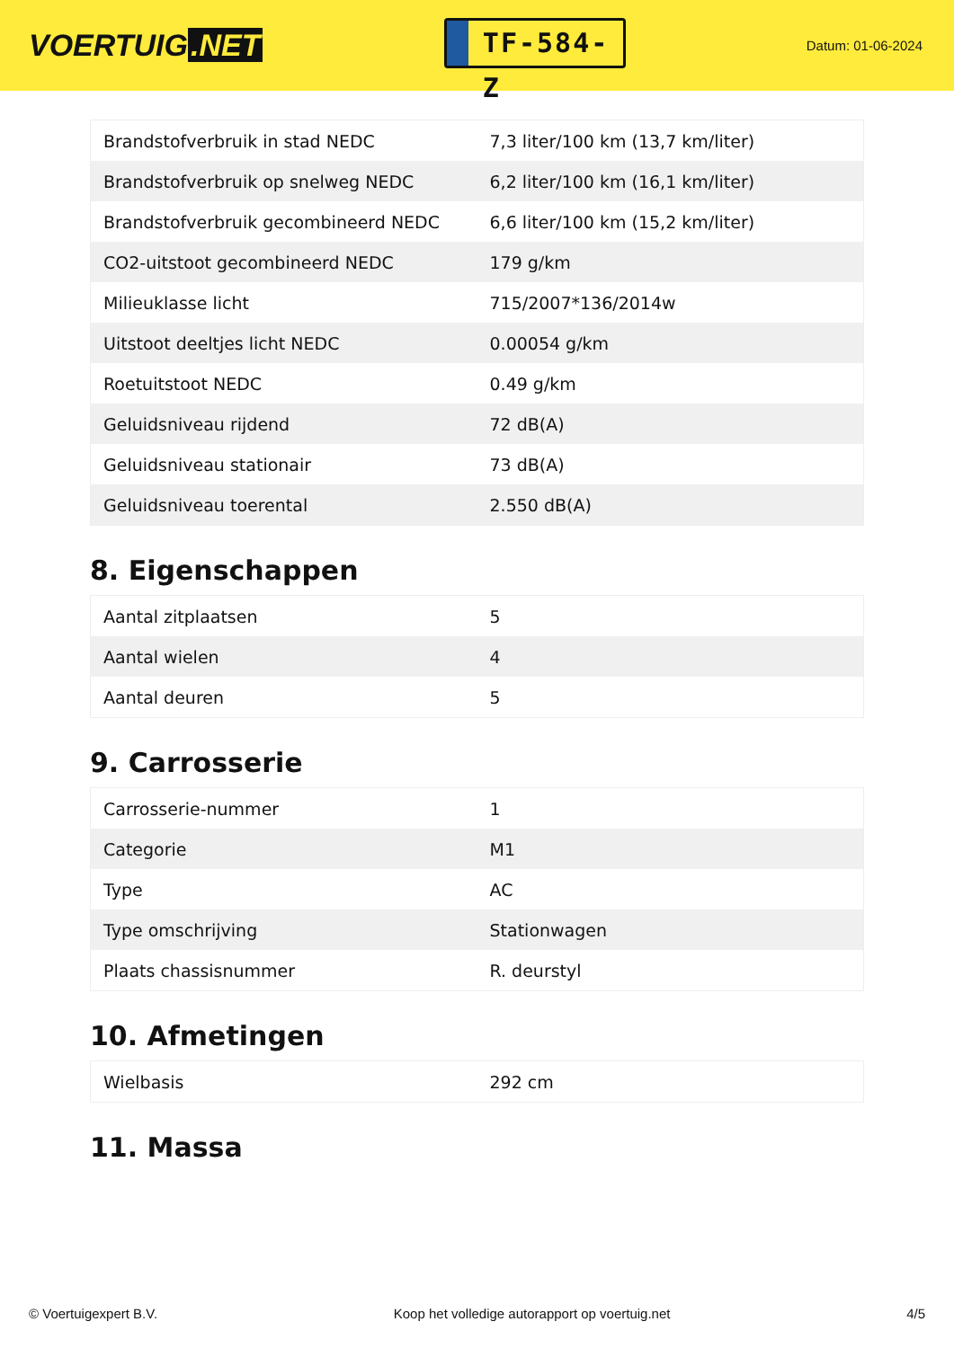VOERTUIG.NET
TF-584-Z
Datum: 01-06-2024
| Brandstofverbruik in stad NEDC | 7,3 liter/100 km (13,7 km/liter) |
| Brandstofverbruik op snelweg NEDC | 6,2 liter/100 km (16,1 km/liter) |
| Brandstofverbruik gecombineerd NEDC | 6,6 liter/100 km (15,2 km/liter) |
| CO2-uitstoot gecombineerd NEDC | 179 g/km |
| Milieuklasse licht | 715/2007*136/2014w |
| Uitstoot deeltjes licht NEDC | 0.00054 g/km |
| Roetuitstoot NEDC | 0.49 g/km |
| Geluidsniveau rijdend | 72 dB(A) |
| Geluidsniveau stationair | 73 dB(A) |
| Geluidsniveau toerental | 2.550 dB(A) |
8. Eigenschappen
| Aantal zitplaatsen | 5 |
| Aantal wielen | 4 |
| Aantal deuren | 5 |
9. Carrosserie
| Carrosserie-nummer | 1 |
| Categorie | M1 |
| Type | AC |
| Type omschrijving | Stationwagen |
| Plaats chassisnummer | R. deurstyl |
10. Afmetingen
| Wielbasis | 292 cm |
11. Massa
© Voertuigexpert B.V. Koop het volledige autorapport op voertuig.net 4/5